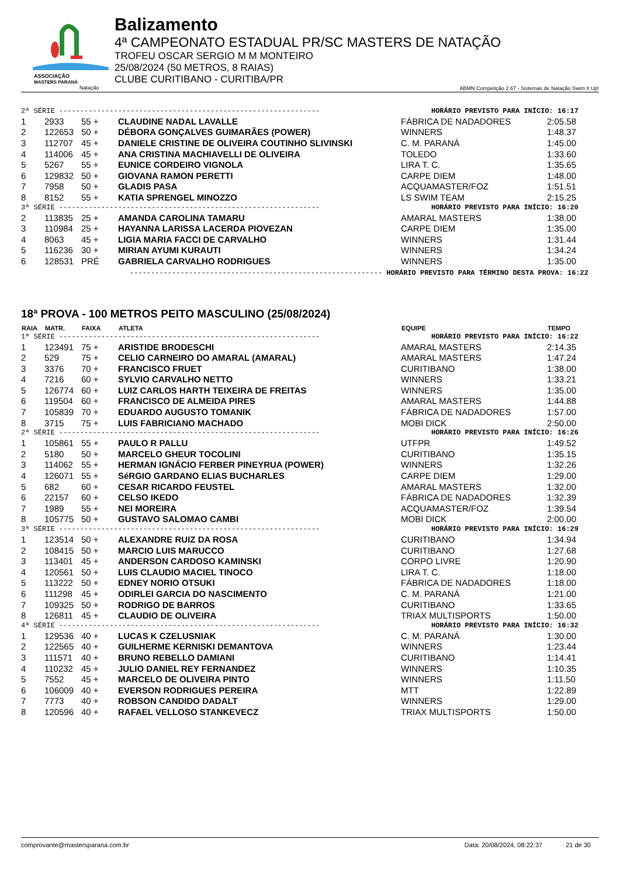ASSOCIAÇÃO
MASTERS PARANÁ
Natação
Balizamento
4ª CAMPEONATO ESTADUAL PR/SC MASTERS DE NATAÇÃO
TROFEU OSCAR SERGIO M M MONTEIRO
25/08/2024 (50 METROS, 8 RAIAS)
CLUBE CURITIBANO - CURITIBA/PR
ABMN Competição 2.67 - Sistemas de Natação Swim It Up!
| 2ª SÉRIE -------------------------------------------------------------- HORÁRIO PREVISTO PARA INÍCIO: 16:17 | | | | | |
| 1 | 2933 | 55 + | CLAUDINE NADAL LAVALLE | FÁBRICA DE NADADORES | 2:05.58 |
| 2 | 122653 | 50 + | DÉBORA GONÇALVES GUIMARÃES (POWER) | WINNERS | 1:48.37 |
| 3 | 112707 | 45 + | DANIELE CRISTINE DE OLIVEIRA COUTINHO SLIVINSKI | C. M. PARANÁ | 1:45.00 |
| 4 | 114006 | 45 + | ANA CRISTINA MACHIAVELLI DE OLIVEIRA | TOLEDO | 1:33.60 |
| 5 | 5267 | 55 + | EUNICE CORDEIRO VIGNOLA | LIRA T. C. | 1:35.65 |
| 6 | 129832 | 50 + | GIOVANA RAMON PERETTI | CARPE DIEM | 1:48.00 |
| 7 | 7958 | 50 + | GLADIS PASA | ACQUAMASTER/FOZ | 1:51.51 |
| 8 | 8152 | 55 + | KATIA SPRENGEL MINOZZO | LS SWIM TEAM | 2:15.25 |
| 3ª SÉRIE -------------------------------------------------------------- HORÁRIO PREVISTO PARA INÍCIO: 16:20 | | | | | |
| 2 | 113835 | 25 + | AMANDA CAROLINA TAMARU | AMARAL MASTERS | 1:38.00 |
| 3 | 110984 | 25 + | HAYANNA LARISSA LACERDA PIOVEZAN | CARPE DIEM | 1:35.00 |
| 4 | 8063 | 45 + | LIGIA MARIA FACCI DE CARVALHO | WINNERS | 1:31.44 |
| 5 | 116236 | 30 + | MIRIAN AYUMI KURAUTI | WINNERS | 1:34.24 |
| 6 | 128531 | PRÉ | GABRIELA CARVALHO RODRIGUES | WINNERS | 1:35.00 |
------------------------------------------------------------ HORÁRIO PREVISTO PARA TÉRMINO DESTA PROVA: 16:22
18ª PROVA - 100 METROS PEITO MASCULINO (25/08/2024)
| RAIA | MATR. | FAIXA | ATLETA | EQUIPE | TEMPO |
| --- | --- | --- | --- | --- | --- |
| 1ª SÉRIE -------------------------------------------------------------- HORÁRIO PREVISTO PARA INÍCIO: 16:22 | | | | | |
| 1 | 123491 | 75 + | ARISTIDE BRODESCHI | AMARAL MASTERS | 2:14.35 |
| 2 | 529 | 75 + | CELIO CARNEIRO DO AMARAL (AMARAL) | AMARAL MASTERS | 1:47.24 |
| 3 | 3376 | 70 + | FRANCISCO FRUET | CURITIBANO | 1:38.00 |
| 4 | 7216 | 60 + | SYLVIO CARVALHO NETTO | WINNERS | 1:33.21 |
| 5 | 126774 | 60 + | LUIZ CARLOS HARTH TEIXEIRA DE FREITAS | WINNERS | 1:35.00 |
| 6 | 119504 | 60 + | FRANCISCO DE ALMEIDA PIRES | AMARAL MASTERS | 1:44.88 |
| 7 | 105839 | 70 + | EDUARDO AUGUSTO TOMANIK | FÁBRICA DE NADADORES | 1:57.00 |
| 8 | 3715 | 75 + | LUIS FABRICIANO MACHADO | MOBI DICK | 2:50.00 |
| 2ª SÉRIE -------------------------------------------------------------- HORÁRIO PREVISTO PARA INÍCIO: 16:26 | | | | | |
| 1 | 105861 | 55 + | PAULO R PALLU | UTFPR | 1:49.52 |
| 2 | 5180 | 50 + | MARCELO GHEUR TOCOLINI | CURITIBANO | 1:35.15 |
| 3 | 114062 | 55 + | HERMAN IGNÁCIO FERBER PINEYRUA (POWER) | WINNERS | 1:32.26 |
| 4 | 126071 | 55 + | SéRGIO GARDANO ELIAS BUCHARLES | CARPE DIEM | 1:29.00 |
| 5 | 682 | 60 + | CESAR RICARDO FEUSTEL | AMARAL MASTERS | 1:32.00 |
| 6 | 22157 | 60 + | CELSO IKEDO | FÁBRICA DE NADADORES | 1:32.39 |
| 7 | 1989 | 55 + | NEI MOREIRA | ACQUAMASTER/FOZ | 1:39.54 |
| 8 | 105775 | 50 + | GUSTAVO SALOMAO CAMBI | MOBI DICK | 2:00.00 |
| 3ª SÉRIE -------------------------------------------------------------- HORÁRIO PREVISTO PARA INÍCIO: 16:29 | | | | | |
| 1 | 123514 | 50 + | ALEXANDRE RUIZ DA ROSA | CURITIBANO | 1:34.94 |
| 2 | 108415 | 50 + | MARCIO LUIS MARUCCO | CURITIBANO | 1:27.68 |
| 3 | 113401 | 45 + | ANDERSON CARDOSO KAMINSKI | CORPO LIVRE | 1:20.90 |
| 4 | 120561 | 50 + | LUIS CLAUDIO MACIEL TINOCO | LIRA T. C. | 1:18.00 |
| 5 | 113222 | 50 + | EDNEY NORIO OTSUKI | FÁBRICA DE NADADORES | 1:18.00 |
| 6 | 111298 | 45 + | ODIRLEI GARCIA DO NASCIMENTO | C. M. PARANÁ | 1:21.00 |
| 7 | 109325 | 50 + | RODRIGO DE BARROS | CURITIBANO | 1:33.65 |
| 8 | 126811 | 45 + | CLAUDIO DE OLIVEIRA | TRIAX MULTISPORTS | 1:50.00 |
| 4ª SÉRIE -------------------------------------------------------------- HORÁRIO PREVISTO PARA INÍCIO: 16:32 | | | | | |
| 1 | 129536 | 40 + | LUCAS K CZELUSNIAK | C. M. PARANÁ | 1:30.00 |
| 2 | 122565 | 40 + | GUILHERME KERNISKI DEMANTOVA | WINNERS | 1:23.44 |
| 3 | 111571 | 40 + | BRUNO REBELLO DAMIANI | CURITIBANO | 1:14.41 |
| 4 | 110232 | 45 + | JULIO DANIEL REY FERNANDEZ | WINNERS | 1:10.35 |
| 5 | 7552 | 45 + | MARCELO DE OLIVEIRA PINTO | WINNERS | 1:11.50 |
| 6 | 106009 | 40 + | EVERSON RODRIGUES PEREIRA | MTT | 1:22.89 |
| 7 | 7773 | 40 + | ROBSON CANDIDO DADALT | WINNERS | 1:29.00 |
| 8 | 120596 | 40 + | RAFAEL VELLOSO STANKEVECZ | TRIAX MULTISPORTS | 1:50.00 |
comprovante@mastersparana.com.br Data: 20/08/2024, 08:22:37 21 de 30